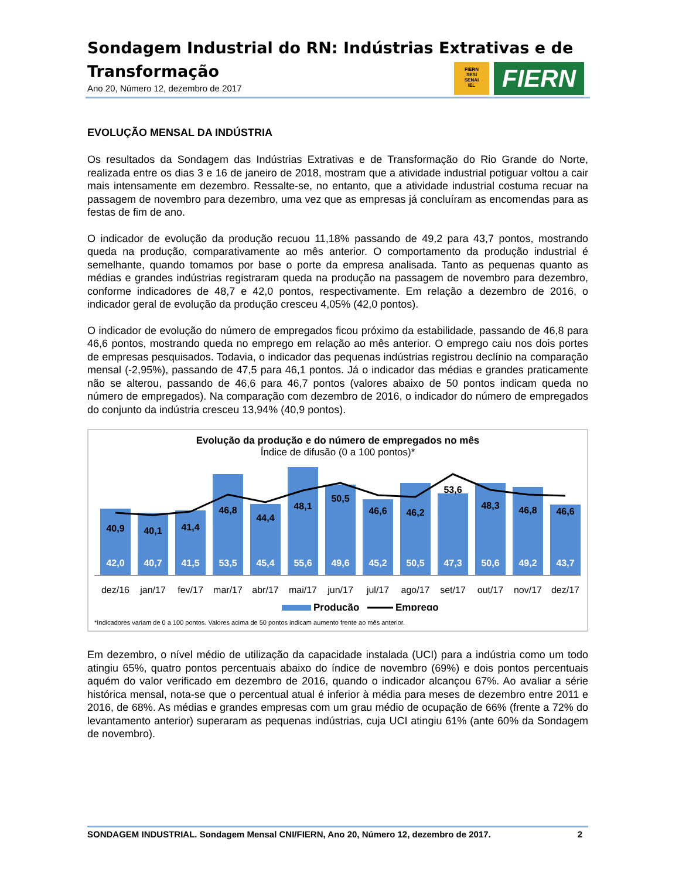Sondagem Industrial do RN: Indústrias Extrativas e de Transformação
Ano 20, Número 12, dezembro de 2017
FIERN
SESI
SENAI
IEL
FIERN
EVOLUÇÃO MENSAL DA INDÚSTRIA
Os resultados da Sondagem das Indústrias Extrativas e de Transformação do Rio Grande do Norte, realizada entre os dias 3 e 16 de janeiro de 2018, mostram que a atividade industrial potiguar voltou a cair mais intensamente em dezembro. Ressalte-se, no entanto, que a atividade industrial costuma recuar na passagem de novembro para dezembro, uma vez que as empresas já concluíram as encomendas para as festas de fim de ano.
O indicador de evolução da produção recuou 11,18% passando de 49,2 para 43,7 pontos, mostrando queda na produção, comparativamente ao mês anterior. O comportamento da produção industrial é semelhante, quando tomamos por base o porte da empresa analisada. Tanto as pequenas quanto as médias e grandes indústrias registraram queda na produção na passagem de novembro para dezembro, conforme indicadores de 48,7 e 42,0 pontos, respectivamente. Em relação a dezembro de 2016, o indicador geral de evolução da produção cresceu 4,05% (42,0 pontos).
O indicador de evolução do número de empregados ficou próximo da estabilidade, passando de 46,8 para 46,6 pontos, mostrando queda no emprego em relação ao mês anterior. O emprego caiu nos dois portes de empresas pesquisados. Todavia, o indicador das pequenas indústrias registrou declínio na comparação mensal (-2,95%), passando de 47,5 para 46,1 pontos. Já o indicador das médias e grandes praticamente não se alterou, passando de 46,6 para 46,7 pontos (valores abaixo de 50 pontos indicam queda no número de empregados). Na comparação com dezembro de 2016, o indicador do número de empregados do conjunto da indústria cresceu 13,94% (40,9 pontos).
Evolução da produção e do número de empregados no mês
Índice de difusão (0 a 100 pontos)*
42,0
40,7
41,5
53,5
45,4
55,6
49,6
45,2
50,5
47,3
50,6
49,2
43,7
40,9
40,1
41,4
46,8
44,4
48,1
50,5
46,6
46,2
53,6
48,3
46,8
46,6
dez/16
jan/17
fev/17
mar/17
abr/17
mai/17
jun/17
jul/17
ago/17
set/17
out/17
nov/17
dez/17
Produção
Emprego
*Indicadores variam de 0 a 100 pontos. Valores acima de 50 pontos indicam aumento frente ao mês anterior.
Em dezembro, o nível médio de utilização da capacidade instalada (UCI) para a indústria como um todo atingiu 65%, quatro pontos percentuais abaixo do índice de novembro (69%) e dois pontos percentuais aquém do valor verificado em dezembro de 2016, quando o indicador alcançou 67%. Ao avaliar a série histórica mensal, nota-se que o percentual atual é inferior à média para meses de dezembro entre 2011 e 2016, de 68%. As médias e grandes empresas com um grau médio de ocupação de 66% (frente a 72% do levantamento anterior) superaram as pequenas indústrias, cuja UCI atingiu 61% (ante 60% da Sondagem de novembro).
SONDAGEM INDUSTRIAL. Sondagem Mensal CNI/FIERN, Ano 20, Número 12, dezembro de 2017. 2